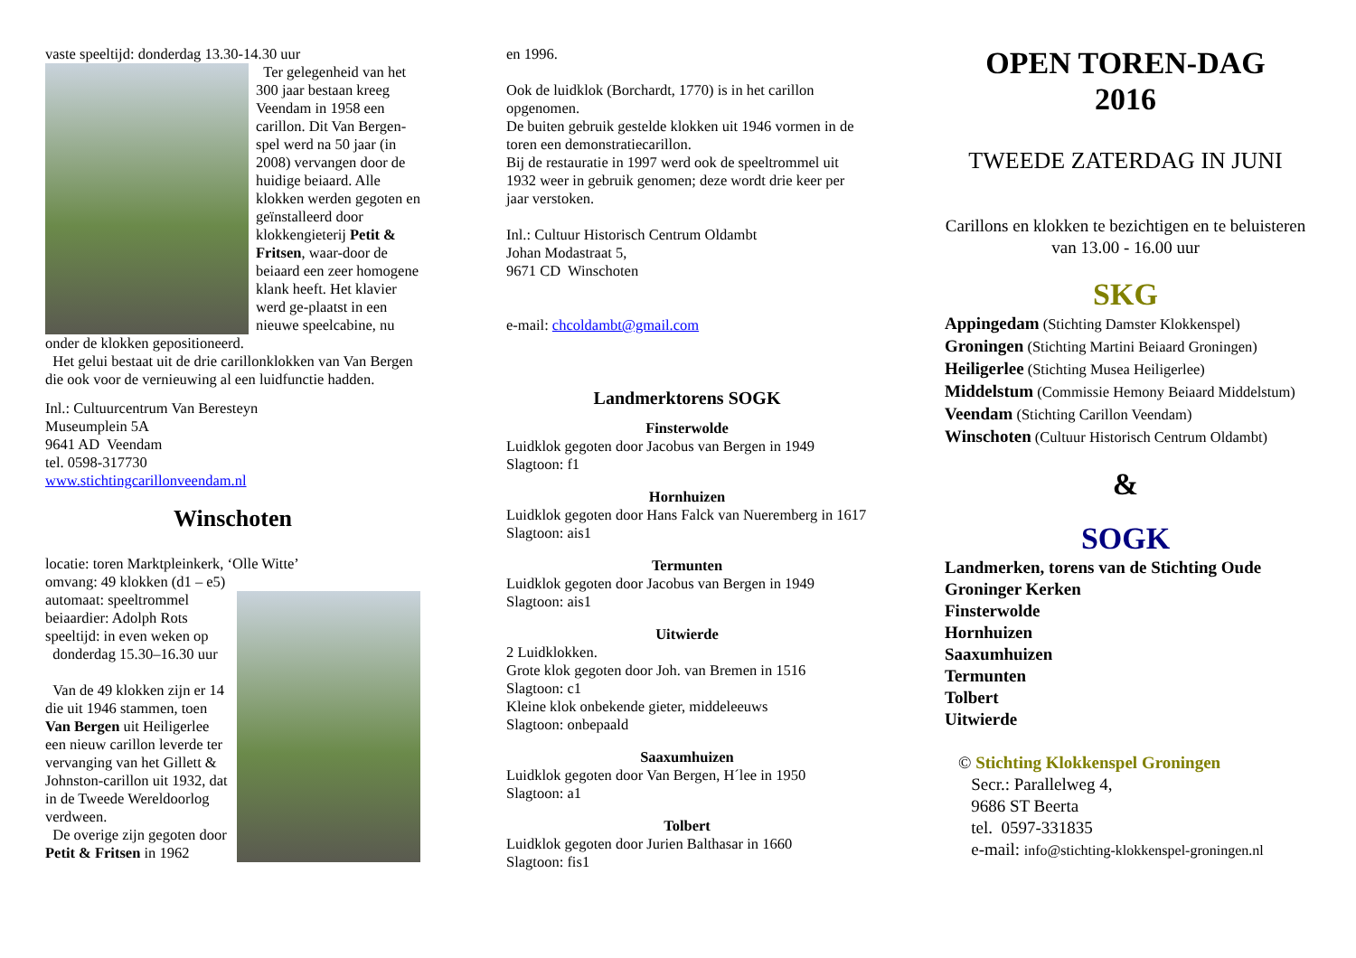vaste speeltijd: donderdag 13.30-14.30 uur
Ter gelegenheid van het 300 jaar bestaan kreeg Veendam in 1958 een carillon. Dit Van Bergen-spel werd na 50 jaar (in 2008) vervangen door de huidige beiaard. Alle klokken werden gegoten en geïnstalleerd door klokkengieterij Petit & Fritsen, waar-door de beiaard een zeer homogene klank heeft. Het klavier werd ge-plaatst in een nieuwe speelcabine, nu onder de klokken gepositioneerd.
Het gelui bestaat uit de drie carillonklokken van Van Bergen die ook voor de vernieuwing al een luidfunctie hadden.
Inl.: Cultuurcentrum Van Beresteyn
Museumplein 5A
9641 AD Veendam
tel. 0598-317730
www.stichtingcarillonveendam.nl
Winschoten
locatie: toren Marktpleinkerk, ‘Olle Witte’
omvang: 49 klokken (d1 – e5)
automaat: speeltrommel
beiaardier: Adolph Rots
speeltijd: in even weken op
donderdag 15.30–16.30 uur
Van de 49 klokken zijn er 14 die uit 1946 stammen, toen Van Bergen uit Heiligerlee een nieuw carillon leverde ter vervanging van het Gillett & Johnston-carillon uit 1932, dat in de Tweede Wereldoorlog verdween.
De overige zijn gegoten door Petit & Fritsen in 1962
en 1996.
Ook de luidklok (Borchardt, 1770) is in het carillon opgenomen.
De buiten gebruik gestelde klokken uit 1946 vormen in de toren een demonstratiecarillon.
Bij de restauratie in 1997 werd ook de speeltrommel uit 1932 weer in gebruik genomen; deze wordt drie keer per jaar verstoken.
Inl.: Cultuur Historisch Centrum Oldambt
Johan Modastraat 5,
9671 CD Winschoten
e-mail: chcoldambt@gmail.com
Landmerktorens SOGK
Finsterwolde
Luidklok gegoten door Jacobus van Bergen in 1949
Slagtoon: f1
Hornhuizen
Luidklok gegoten door Hans Falck van Nueremberg in 1617
Slagtoon: ais1
Termunten
Luidklok gegoten door Jacobus van Bergen in 1949
Slagtoon: ais1
Uitwierde
2 Luidklokken.
Grote klok gegoten door Joh. van Bremen in 1516
Slagtoon: c1
Kleine klok onbekende gieter, middeleeuws
Slagtoon: onbepaald
Saaxumhuizen
Luidklok gegoten door Van Bergen, H´lee in 1950
Slagtoon: a1
Tolbert
Luidklok gegoten door Jurien Balthasar in 1660
Slagtoon: fis1
OPEN TOREN-DAG
2016
TWEEDE ZATERDAG IN JUNI
Carillons en klokken te bezichtigen en te beluisteren
van 13.00 - 16.00 uur
SKG
Appingedam (Stichting Damster Klokkenspel)
Groningen (Stichting Martini Beiaard Groningen)
Heiligerlee (Stichting Musea Heiligerlee)
Middelstum (Commissie Hemony Beiaard Middelstum)
Veendam (Stichting Carillon Veendam)
Winschoten (Cultuur Historisch Centrum Oldambt)
&
SOGK
Landmerken, torens van de Stichting Oude Groninger Kerken
Finsterwolde
Hornhuizen
Saaxumhuizen
Termunten
Tolbert
Uitwierde
© Stichting Klokkenspel Groningen
Secr.: Parallelweg 4,
9686 ST Beerta
tel. 0597-331835
e-mail: info@stichting-klokkenspel-groningen.nl